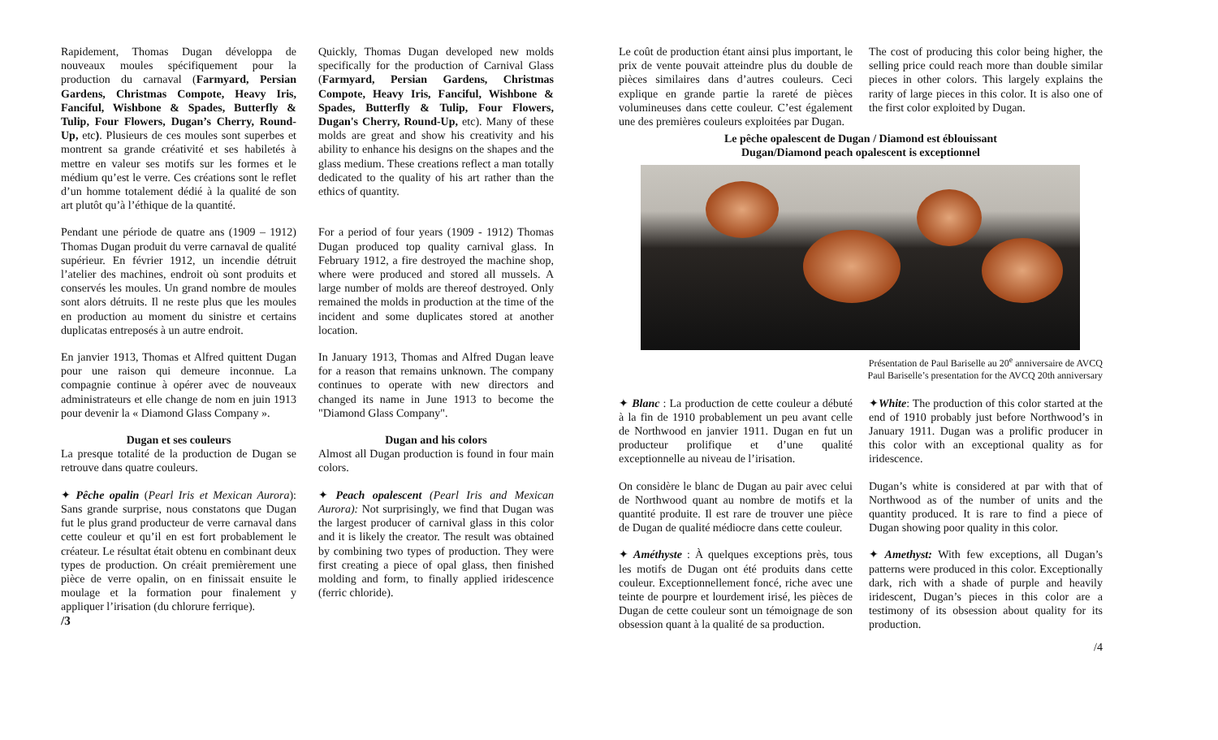Rapidement, Thomas Dugan développa de nouveaux moules spécifiquement pour la production du carnaval (Farmyard, Persian Gardens, Christmas Compote, Heavy Iris, Fanciful, Wishbone & Spades, Butterfly & Tulip, Four Flowers, Dugan’s Cherry, Round-Up, etc). Plusieurs de ces moules sont superbes et montrent sa grande créativité et ses habiletés à mettre en valeur ses motifs sur les formes et le médium qu’est le verre. Ces créations sont le reflet d’un homme totalement dédié à la qualité de son art plutôt qu’à l’éthique de la quantité.
Quickly, Thomas Dugan developed new molds specifically for the production of Carnival Glass (Farmyard, Persian Gardens, Christmas Compote, Heavy Iris, Fanciful, Wishbone & Spades, Butterfly & Tulip, Four Flowers, Dugan's Cherry, Round-Up, etc). Many of these molds are great and show his creativity and his ability to enhance his designs on the shapes and the glass medium. These creations reflect a man totally dedicated to the quality of his art rather than the ethics of quantity.
Pendant une période de quatre ans (1909 – 1912) Thomas Dugan produit du verre carnaval de qualité supérieur. En février 1912, un incendie détruit l’atelier des machines, endroit où sont produits et conservés les moules. Un grand nombre de moules sont alors détruits. Il ne reste plus que les moules en production au moment du sinistre et certains duplicatas entreposés à un autre endroit.
For a period of four years (1909 - 1912) Thomas Dugan produced top quality carnival glass. In February 1912, a fire destroyed the machine shop, where were produced and stored all mussels. A large number of molds are thereof destroyed. Only remained the molds in production at the time of the incident and some duplicates stored at another location.
En janvier 1913, Thomas et Alfred quittent Dugan pour une raison qui demeure inconnue. La compagnie continue à opérer avec de nouveaux administrateurs et elle change de nom en juin 1913 pour devenir la « Diamond Glass Company ».
In January 1913, Thomas and Alfred Dugan leave for a reason that remains unknown. The company continues to operate with new directors and changed its name in June 1913 to become the "Diamond Glass Company".
Dugan et ses couleurs
La presque totalité de la production de Dugan se retrouve dans quatre couleurs.
Dugan and his colors
Almost all Dugan production is found in four main colors.
✦ Pêche opalin (Pearl Iris et Mexican Aurora): Sans grande surprise, nous constatons que Dugan fut le plus grand producteur de verre carnaval dans cette couleur et qu’il en est fort probablement le créateur. Le résultat était obtenu en combinant deux types de production. On créait premièrement une pièce de verre opalin, on en finissait ensuite le moulage et la formation pour finalement y appliquer l’irisation (du chlorure ferrique).
✦ Peach opalescent (Pearl Iris and Mexican Aurora): Not surprisingly, we find that Dugan was the largest producer of carnival glass in this color and it is likely the creator. The result was obtained by combining two types of production. They were first creating a piece of opal glass, then finished molding and form, to finally applied iridescence (ferric chloride).
/3
Le coût de production étant ainsi plus important, le prix de vente pouvait atteindre plus du double de pièces similaires dans d’autres couleurs. Ceci explique en grande partie la rareté de pièces volumineuses dans cette couleur. C’est également une des premières couleurs exploitées par Dugan.
The cost of producing this color being higher, the selling price could reach more than double similar pieces in other colors. This largely explains the rarity of large pieces in this color. It is also one of the first color exploited by Dugan.
Le pêche opalescent de Dugan / Diamond est éblouissant
Dugan/Diamond peach opalescent is exceptionnel
Présentation de Paul Bariselle au 20<sup>e</sup> anniversaire de AVCQ
Paul Bariselle’s presentation for the AVCQ 20th anniversary
✦ Blanc : La production de cette couleur a débuté à la fin de 1910 probablement un peu avant celle de Northwood en janvier 1911. Dugan en fut un producteur prolifique et d’une qualité exceptionnelle au niveau de l’irisation.
✦White: The production of this color started at the end of 1910 probably just before Northwood’s in January 1911. Dugan was a prolific producer in this color with an exceptional quality as for iridescence.
On considère le blanc de Dugan au pair avec celui de Northwood quant au nombre de motifs et la quantité produite. Il est rare de trouver une pièce de Dugan de qualité médiocre dans cette couleur.
Dugan’s white is considered at par with that of Northwood as of the number of units and the quantity produced. It is rare to find a piece of Dugan showing poor quality in this color.
✦ Améthyste : À quelques exceptions près, tous les motifs de Dugan ont été produits dans cette couleur. Exceptionnellement foncé, riche avec une teinte de pourpre et lourdement irisé, les pièces de Dugan de cette couleur sont un témoignage de son obsession quant à la qualité de sa production.
✦ Amethyst: With few exceptions, all Dugan’s patterns were produced in this color. Exceptionally dark, rich with a shade of purple and heavily iridescent, Dugan’s pieces in this color are a testimony of its obsession about quality for its production.
/4